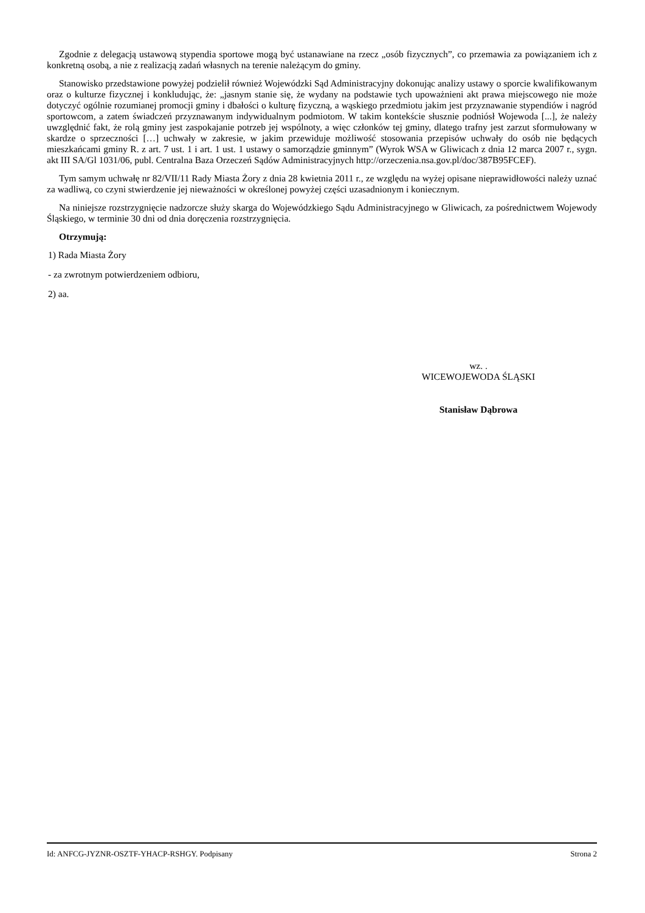Zgodnie z delegacją ustawową stypendia sportowe mogą być ustanawiane na rzecz „osób fizycznych”, co przemawia za powiązaniem ich z konkretną osobą, a nie z realizacją zadań własnych na terenie należącym do gminy.
Stanowisko przedstawione powyżej podzielił również Wojewódzki Sąd Administracyjny dokonując analizy ustawy o sporcie kwalifikowanym oraz o kulturze fizycznej i konkludując, że: „jasnym stanie się, że wydany na podstawie tych upoważnieni akt prawa miejscowego nie może dotyczyć ogólnie rozumianej promocji gminy i dbałości o kulturę fizyczną, a wąskiego przedmiotu jakim jest przyznawanie stypendiów i nagród sportowcom, a zatem świadczeń przyznawanym indywidualnym podmiotom. W takim kontekście słusznie podniósł Wojewoda [...], że należy uwzględnić fakt, że rolą gminy jest zaspokajanie potrzeb jej wspólnoty, a więc członków tej gminy, dlatego trafny jest zarzut sformułowany w skardze o sprzeczności […] uchwały w zakresie, w jakim przewiduje możliwość stosowania przepisów uchwały do osób nie będących mieszkańcami gminy R. z art. 7 ust. 1 i art. 1 ust. 1 ustawy o samorządzie gminnym” (Wyrok WSA w Gliwicach z dnia 12 marca 2007 r., sygn. akt III SA/Gl 1031/06, publ. Centralna Baza Orzeczeń Sądów Administracyjnych http://orzeczenia.nsa.gov.pl/doc/387B95FCEF).
Tym samym uchwałę nr 82/VII/11 Rady Miasta Żory z dnia 28 kwietnia 2011 r., ze względu na wyżej opisane nieprawidłowości należy uznać za wadliwą, co czyni stwierdzenie jej nieważności w określonej powyżej części uzasadnionym i koniecznym.
Na niniejsze rozstrzygnięcie nadzorcze służy skarga do Wojewódzkiego Sądu Administracyjnego w Gliwicach, za pośrednictwem Wojewody Śląskiego, w terminie 30 dni od dnia doręczenia rozstrzygnięcia.
Otrzymują:
1) Rada Miasta Żory
- za zwrotnym potwierdzeniem odbioru,
2) aa.
wz. .
WICEWOJEWODA ŚLĄSKI
Stanisław Dąbrowa
Id: ANFCG-JYZNR-OSZTF-YHACP-RSHGY. Podpisany Strona 2